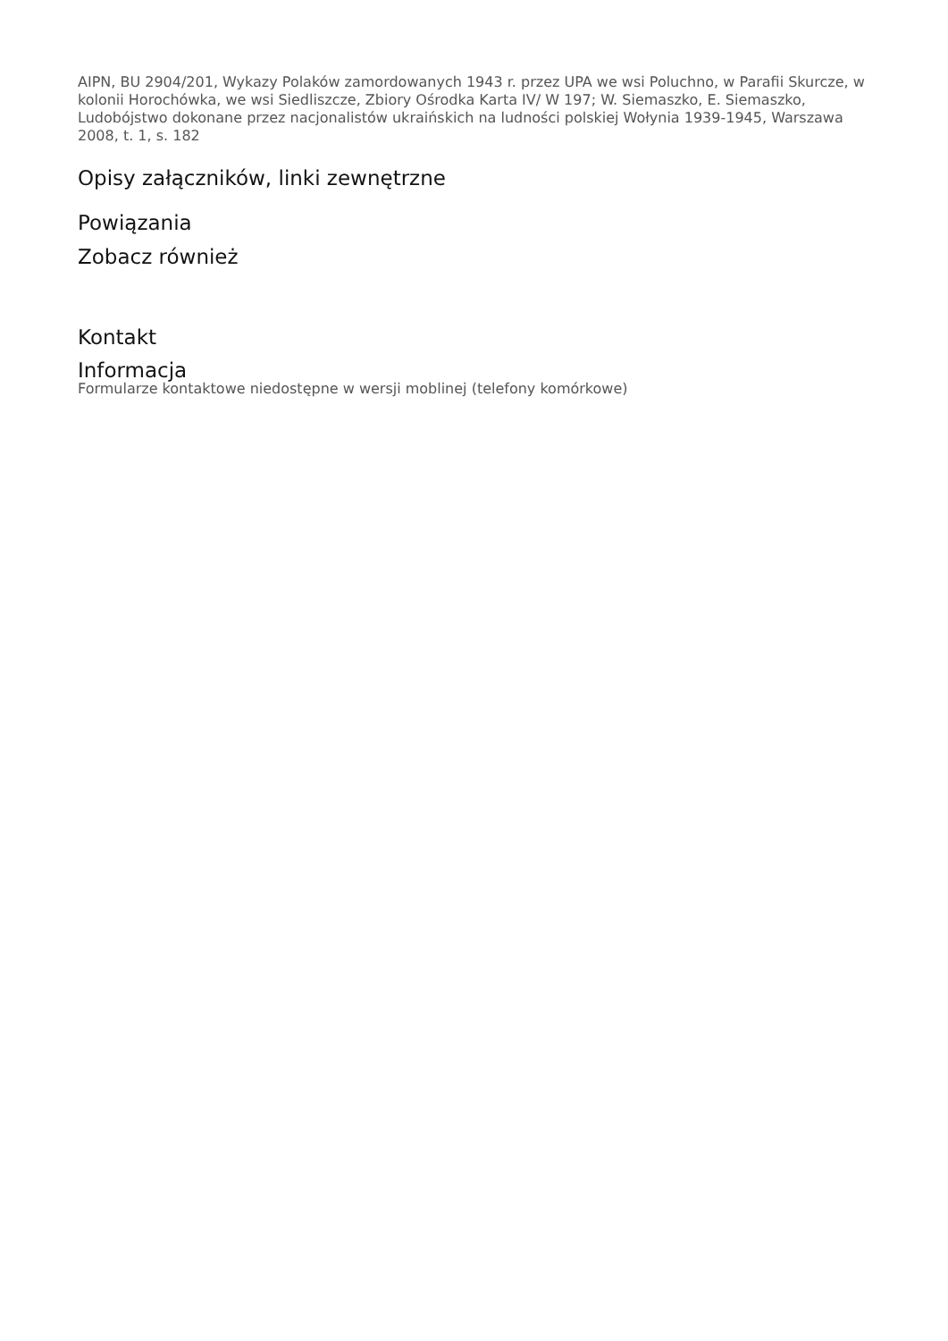AIPN, BU 2904/201, Wykazy Polaków zamordowanych 1943 r. przez UPA we wsi Poluchno, w Parafii Skurcze, w kolonii Horochówka, we wsi Siedliszcze, Zbiory Ośrodka Karta IV/ W 197; W. Siemaszko, E. Siemaszko, Ludobójstwo dokonane przez nacjonalistów ukraińskich na ludności polskiej Wołynia 1939-1945, Warszawa 2008, t. 1, s. 182
Opisy załączników, linki zewnętrzne
Powiązania
Zobacz również
Kontakt
Informacja
Formularze kontaktowe niedostępne w wersji moblinej (telefony komórkowe)